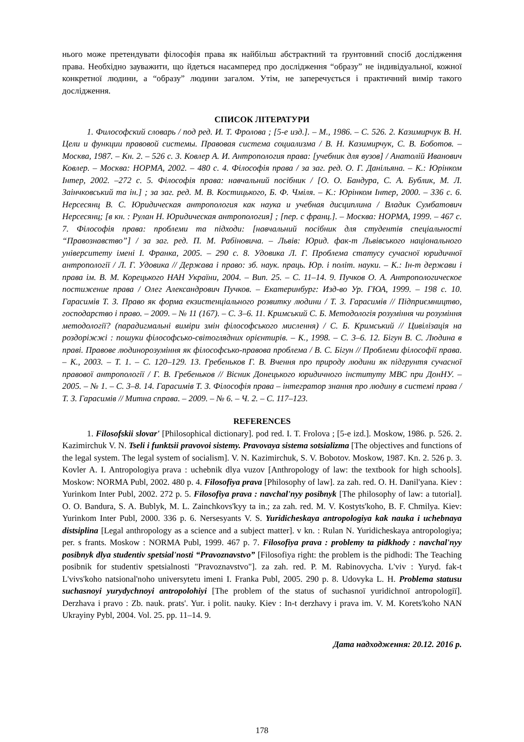нього може претендувати філософія права як найбільш абстрактний та ґрунтовний спосіб дослідження права. Необхідно зауважити, що йдеться насамперед про дослідження “образу” не індивідуальної, кожної конкретної людини, а “образу” людини загалом. Утім, не заперечується і практичний вимір такого дослідження.
СПИСОК ЛІТЕРАТУРИ
1. Философский словарь / под ред. И. Т. Фролова ; [5-е изд.]. – М., 1986. – С. 526. 2. Казимирчук В. Н. Цели и функции правовой системы. Правовая система социализма / В. Н. Казимирчук, С. В. Боботов. – Москва, 1987. – Кн. 2. – 526 с. 3. Ковлер А. И. Антропология права: [учебник для вузов] / Анатолій Иванович Ковлер. – Москва: НОРМА, 2002. – 480 с. 4. Філософія права / за заг. ред. О. Г. Данільяна. – К.: Юрінком Інтер, 2002. –272 с. 5. Філософія права: навчальний посібник / [О. О. Бандура, С. А. Бублик, М. Л. Заінчковський та ін.] ; за заг. ред. М. В. Костицького, Б. Ф. Чміля. – К.: Юрінком Інтер, 2000. – 336 с. 6. Нерсесянц В. С. Юридическая антропология как наука и учебная дисциплина / Владик Сумбатович Нерсесянц; [в кн. : Рулан Н. Юридическая антропология] ; [пер. с франц.]. – Москва: НОРМА, 1999. – 467 с. 7. Філософія права: проблеми та підходи: [навчальний посібник для студентів спеціальності “Правознавство”] / за заг. ред. П. М. Рабіновича. – Львів: Юрид. фак-т Львівського національного університету імені І. Франка, 2005. – 290 с. 8. Удовика Л. Г. Проблема статусу сучасної юридичної антропології / Л. Г. Удовика // Держава і право: зб. наук. праць. Юр. і політ. науки. – К.: Ін-т держави і права ім. В. М. Корецького НАН України, 2004. – Вип. 25. – С. 11–14. 9. Пучков О. А. Антропологическое постижение права / Олег Александрович Пучков. – Екатеринбург: Изд-во Ур. ГЮА, 1999. – 198 с. 10. Гарасимів Т. З. Право як форма екзистенціального розвитку людини / Т. З. Гарасимів // Підприємництво, господарство і право. – 2009. – № 11 (167). – С. 3–6. 11. Кримський С. Б. Методологія розуміння чи розуміння методології? (парадигмальні виміри змін філософського мислення) / С. Б. Кримський // Цивілізація на роздоріжжі : пошуки філософсько-світоглядних орієнтирів. – К., 1998. – С. 3–6. 12. Бігун В. С. Людина в праві. Правове людинорозуміння як філософсько-правова проблема / В. С. Бігун // Проблеми філософії права. – К., 2003. – Т. 1. – С. 120–129. 13. Гребеньков Г. В. Вчення про природу людини як підгрунтя сучасної правової антропології / Г. В. Гребеньков // Вісник Донецького юридичного інституту МВС при ДонНУ. – 2005. – № 1. – С. 3–8. 14. Гарасимів Т. З. Філософія права – інтегратор знання про людину в системі права / Т. З. Гарасимів // Митна справа. – 2009. – № 6. – Ч. 2. – С. 117–123.
REFERENCES
1. Filosofskii slovar' [Philosophical dictionary]. pod red. I. T. Frolova ; [5-e izd.]. Moskow, 1986. p. 526. 2. Kazimirchuk V. N. Tseli i funktsii pravovoi sistemy. Pravovaya sistema sotsializma [The objectives and functions of the legal system. The legal system of socialism]. V. N. Kazimirchuk, S. V. Bobotov. Moskow, 1987. Kn. 2. 526 p. 3. Kovler A. I. Antropologiya prava : uchebnik dlya vuzov [Anthropology of law: the textbook for high schools]. Moskow: NORMA Publ, 2002. 480 p. 4. Filosofiya prava [Philosophy of law]. za zah. red. O. H. Danil'yana. Kiev : Yurinkom Inter Publ, 2002. 272 p. 5. Filosofiya prava : navchal'nyy posibnyk [The philosophy of law: a tutorial]. O. O. Bandura, S. A. Bublyk, M. L. Zainchkovs'kyy ta in.; za zah. red. M. V. Kostyts'koho, B. F. Chmilya. Kiev: Yurinkom Inter Publ, 2000. 336 p. 6. Nersesyants V. S. Yuridicheskaya antropologiya kak nauka i uchebnaya distsiplina [Legal anthropology as a science and a subject matter]. v kn. : Rulan N. Yuridicheskaya antropologiya; per. s frants. Moskow : NORMA Publ, 1999. 467 p. 7. Filosofiya prava : problemy ta pidkhody : navchal'nyy posibnyk dlya studentiv spetsial'nosti “Pravoznavstvo” [Filosofiya right: the problem is the pidhodi: The Teaching posibnik for studentiv spetsialnosti "Pravoznavstvo"]. za zah. red. P. M. Rabinovycha. L'viv : Yuryd. fak-t L'vivs'koho natsional'noho universytetu imeni I. Franka Publ, 2005. 290 p. 8. Udovyka L. H. Problema statusu suchasnoyi yurydychnoyi antropolohiyi [The problem of the status of suchasnoї yuridichnoї antropologiї]. Derzhava i pravo : Zb. nauk. prats'. Yur. i polit. nauky. Kiev : In-t derzhavy i prava im. V. M. Korets'koho NAN Ukrayiny Pybl, 2004. Vol. 25. pp. 11–14. 9.
Дата надходження: 20.12. 2016 р.
178